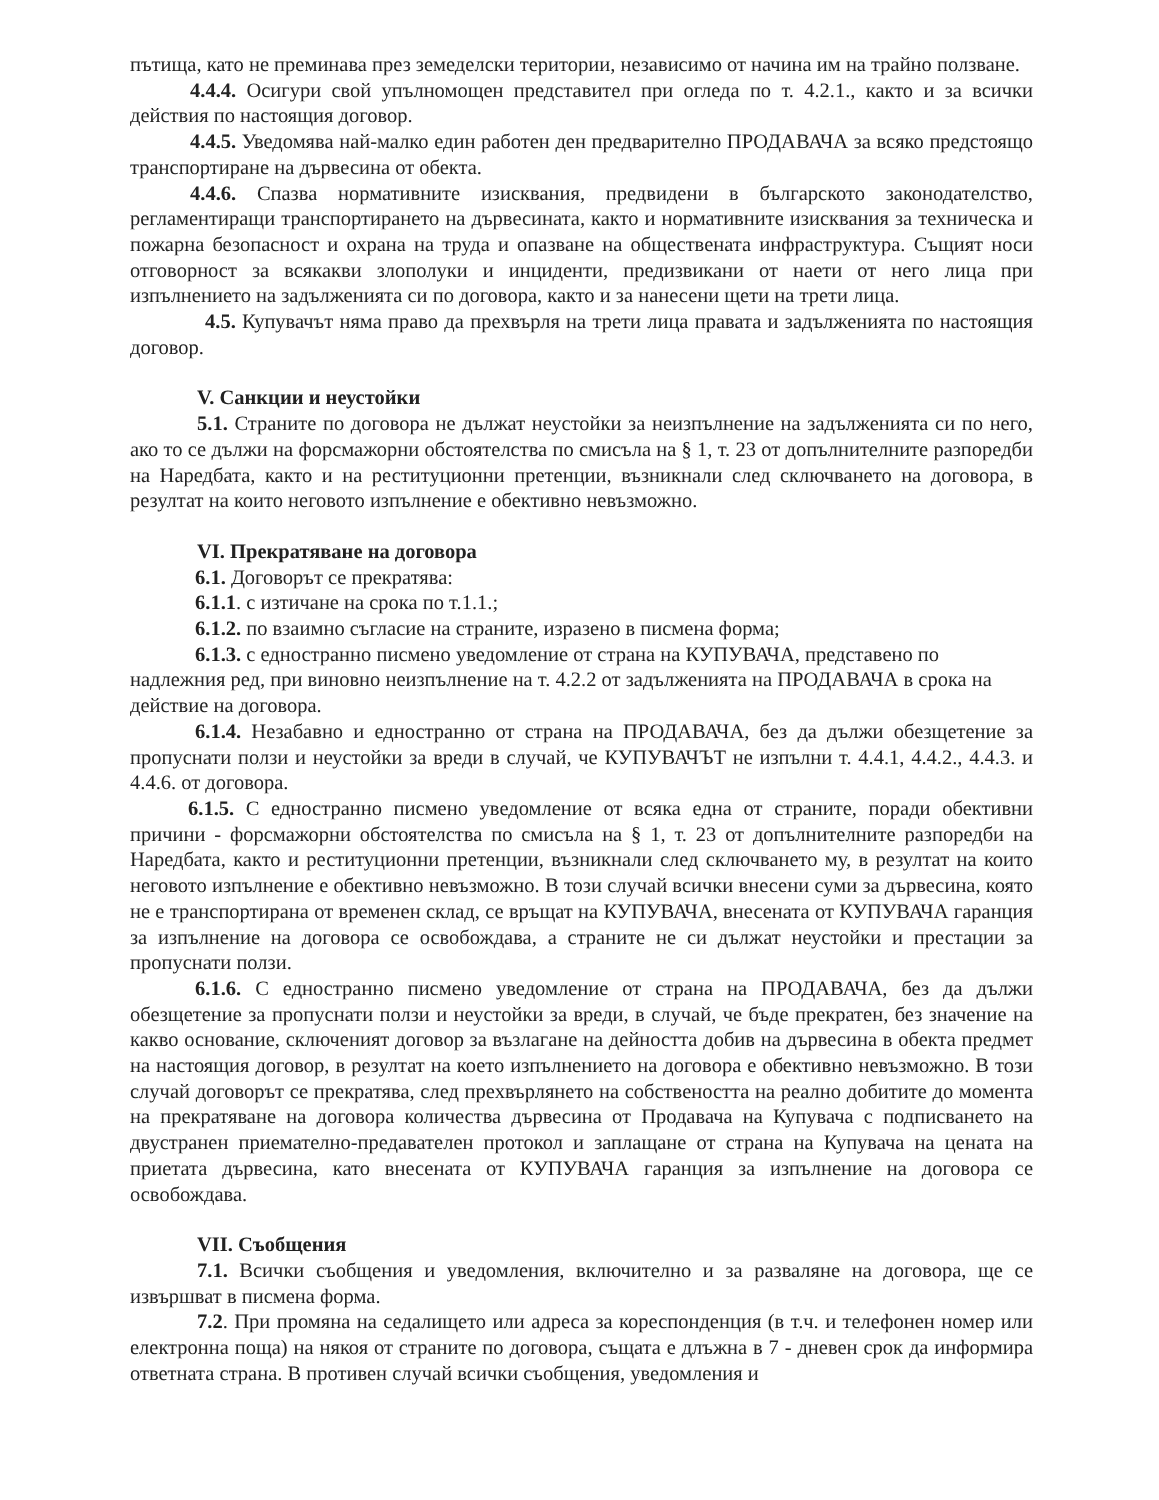пътища, като не преминава през земеделски територии, независимо от начина им на трайно ползване.
4.4.4. Осигури свой упълномощен представител при огледа по т. 4.2.1., както и за всички действия по настоящия договор.
4.4.5. Уведомява най-малко един работен ден предварително ПРОДАВАЧА за всяко предстоящо транспортиране на дървесина от обекта.
4.4.6. Спазва нормативните изисквания, предвидени в българското законодателство, регламентиращи транспортирането на дървесината, както и нормативните изисквания за техническа и пожарна безопасност и охрана на труда и опазване на обществената инфраструктура. Същият носи отговорност за всякакви злополуки и инциденти, предизвикани от наети от него лица при изпълнението на задълженията си по договора, както и за нанесени щети на трети лица.
4.5. Купувачът няма право да прехвърля на трети лица правата и задълженията по настоящия договор.
V. Санкции и неустойки
5.1. Страните по договора не дължат неустойки за неизпълнение на задълженията си по него, ако то се дължи на форсмажорни обстоятелства по смисъла на § 1, т. 23 от допълнителните разпоредби на Наредбата, както и на реституционни претенции, възникнали след сключването на договора, в резултат на които неговото изпълнение е обективно невъзможно.
VI. Прекратяване на договора
6.1. Договорът се прекратява:
6.1.1. с изтичане на срока по т.1.1.;
6.1.2. по взаимно съгласие на страните, изразено в писмена форма;
6.1.3. с едностранно писмено уведомление от страна на КУПУВАЧА, представено по надлежния ред, при виновно неизпълнение на т. 4.2.2 от задълженията на ПРОДАВАЧА в срока на действие на договора.
6.1.4. Незабавно и едностранно от страна на ПРОДАВАЧА, без да дължи обезщетение за пропуснати ползи и неустойки за вреди в случай, че КУПУВАЧЪТ не изпълни т. 4.4.1, 4.4.2., 4.4.3. и 4.4.6. от договора.
6.1.5. С едностранно писмено уведомление от всяка една от страните, поради обективни причини - форсмажорни обстоятелства по смисъла на § 1, т. 23 от допълнителните разпоредби на Наредбата, както и реституционни претенции, възникнали след сключването му, в резултат на които неговото изпълнение е обективно невъзможно. В този случай всички внесени суми за дървесина, която не е транспортирана от временен склад, се връщат на КУПУВАЧА, внесената от КУПУВАЧА гаранция за изпълнение на договора се освобождава, а страните не си дължат неустойки и престации за пропуснати ползи.
6.1.6. С едностранно писмено уведомление от страна на ПРОДАВАЧА, без да дължи обезщетение за пропуснати ползи и неустойки за вреди, в случай, че бъде прекратен, без значение на какво основание, сключеният договор за възлагане на дейността добив на дървесина в обекта предмет на настоящия договор, в резултат на което изпълнението на договора е обективно невъзможно. В този случай договорът се прекратява, след прехвърлянето на собствеността на реално добитите до момента на прекратяване на договора количества дървесина от Продавача на Купувача с подписването на двустранен приемателно-предавателен протокол и заплащане от страна на Купувача на цената на приетата дървесина, като внесената от КУПУВАЧА гаранция за изпълнение на договора се освобождава.
VII. Съобщения
7.1. Всички съобщения и уведомления, включително и за разваляне на договора, ще се извършват в писмена форма.
7.2. При промяна на седалището или адреса за кореспонденция (в т.ч. и телефонен номер или електронна поща) на някоя от страните по договора, същата е длъжна в 7 - дневен срок да информира ответната страна. В противен случай всички съобщения, уведомления и